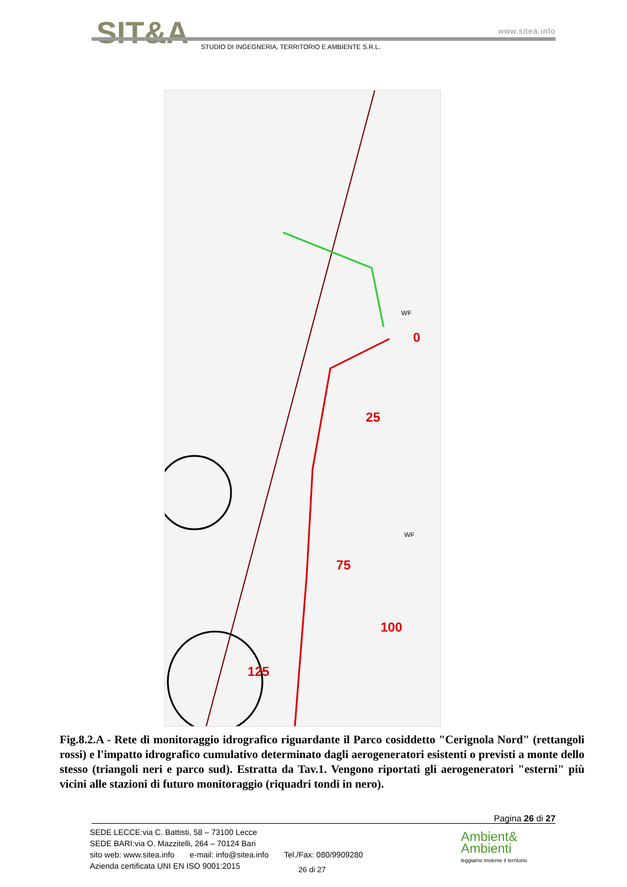SIT&A www.sitea.info
STUDIO DI INGEGNERIA, TERRITORIO E AMBIENTE S.R.L.
0
25
75
100
125
WF
WF
Fig.8.2.A - Rete di monitoraggio idrografico riguardante il Parco cosiddetto "Cerignola Nord" (rettangoli rossi) e l'impatto idrografico cumulativo determinato dagli aerogeneratori esistenti o previsti a monte dello stesso (triangoli neri e parco sud). Estratta da Tav.1. Vengono riportati gli aerogeneratori "esterni" più vicini alle stazioni di futuro monitoraggio (riquadri tondi in nero).
Pagina 26 di 27
SEDE LECCE:via C. Battisti, 58 – 73100 Lecce
SEDE BARI:via O. Mazzitelli, 264 – 70124 Bari
sito web: www.sitea.info e-mail: info@sitea.info Tel./Fax: 080/9909280
Azienda certificata UNI EN ISO 9001:2015
26 di 27
Ambient&
Ambienti
leggiamo insieme il territorio